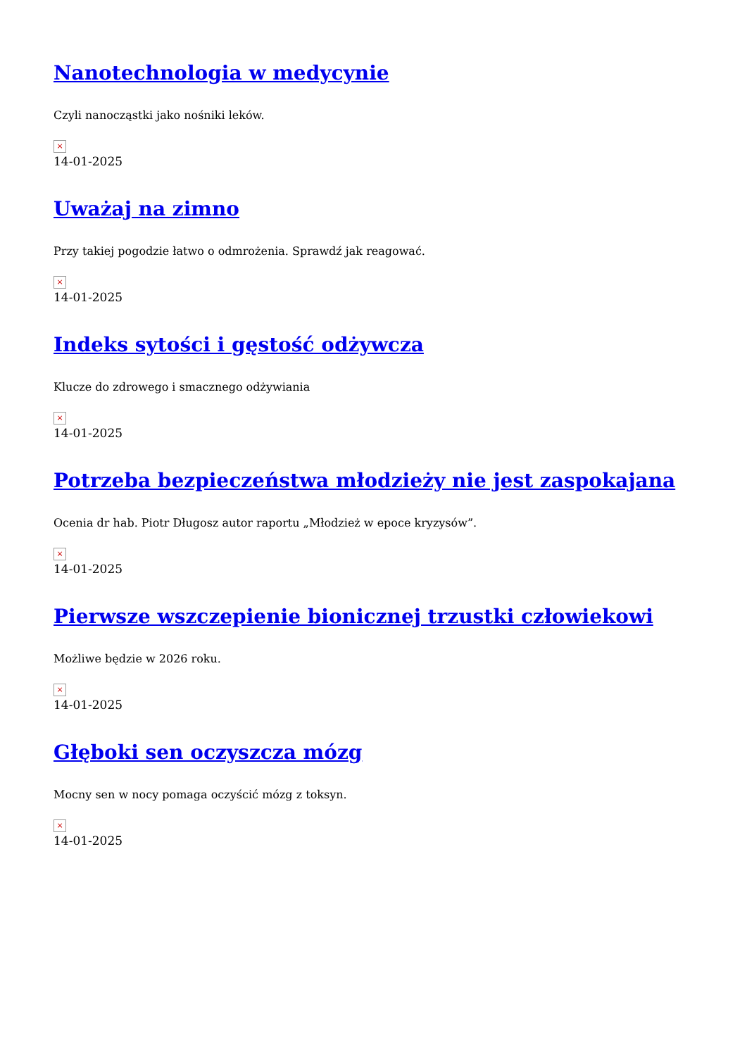Nanotechnologia w medycynie
Czyli nanocząstki jako nośniki leków.
×
14-01-2025
Uważaj na zimno
Przy takiej pogodzie łatwo o odmrożenia. Sprawdź jak reagować.
×
14-01-2025
Indeks sytości i gęstość odżywcza
Klucze do zdrowego i smacznego odżywiania
×
14-01-2025
Potrzeba bezpieczeństwa młodzieży nie jest zaspokajana
Ocenia dr hab. Piotr Długosz autor raportu „Młodzież w epoce kryzysów”.
×
14-01-2025
Pierwsze wszczepienie bionicznej trzustki człowiekowi
Możliwe będzie w 2026 roku.
×
14-01-2025
Głęboki sen oczyszcza mózg
Mocny sen w nocy pomaga oczyścić mózg z toksyn.
×
14-01-2025